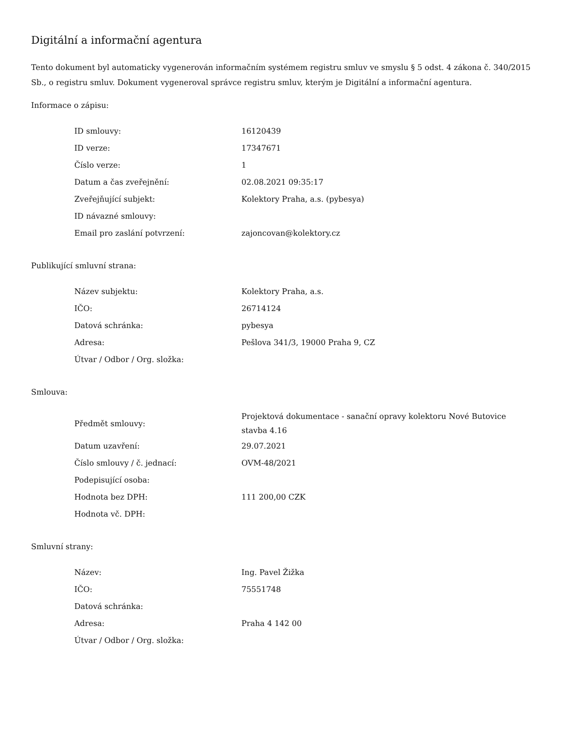Digitální a informační agentura
Tento dokument byl automaticky vygenerován informačním systémem registru smluv ve smyslu § 5 odst. 4 zákona č. 340/2015 Sb., o registru smluv. Dokument vygeneroval správce registru smluv, kterým je Digitální a informační agentura.
Informace o zápisu:
| ID smlouvy: | 16120439 |
| ID verze: | 17347671 |
| Číslo verze: | 1 |
| Datum a čas zveřejnění: | 02.08.2021 09:35:17 |
| Zveřejňující subjekt: | Kolektory Praha, a.s. (pybesya) |
| ID návazné smlouvy: | |
| Email pro zaslání potvrzení: | zajoncovan@kolektory.cz |
Publikující smluvní strana:
| Název subjektu: | Kolektory Praha, a.s. |
| IČO: | 26714124 |
| Datová schránka: | pybesya |
| Adresa: | Pešlova 341/3, 19000 Praha 9, CZ |
| Útvar / Odbor / Org. složka: | |
Smlouva:
| Předmět smlouvy: | Projektová dokumentace - sanační opravy kolektoru Nové Butovice stavba 4.16 |
| Datum uzavření: | 29.07.2021 |
| Číslo smlouvy / č. jednací: | OVM-48/2021 |
| Podepisující osoba: | |
| Hodnota bez DPH: | 111 200,00 CZK |
| Hodnota vč. DPH: | |
Smluvní strany:
| Název: | Ing. Pavel Žižka |
| IČO: | 75551748 |
| Datová schránka: | |
| Adresa: | Praha 4 142 00 |
| Útvar / Odbor / Org. složka: | |